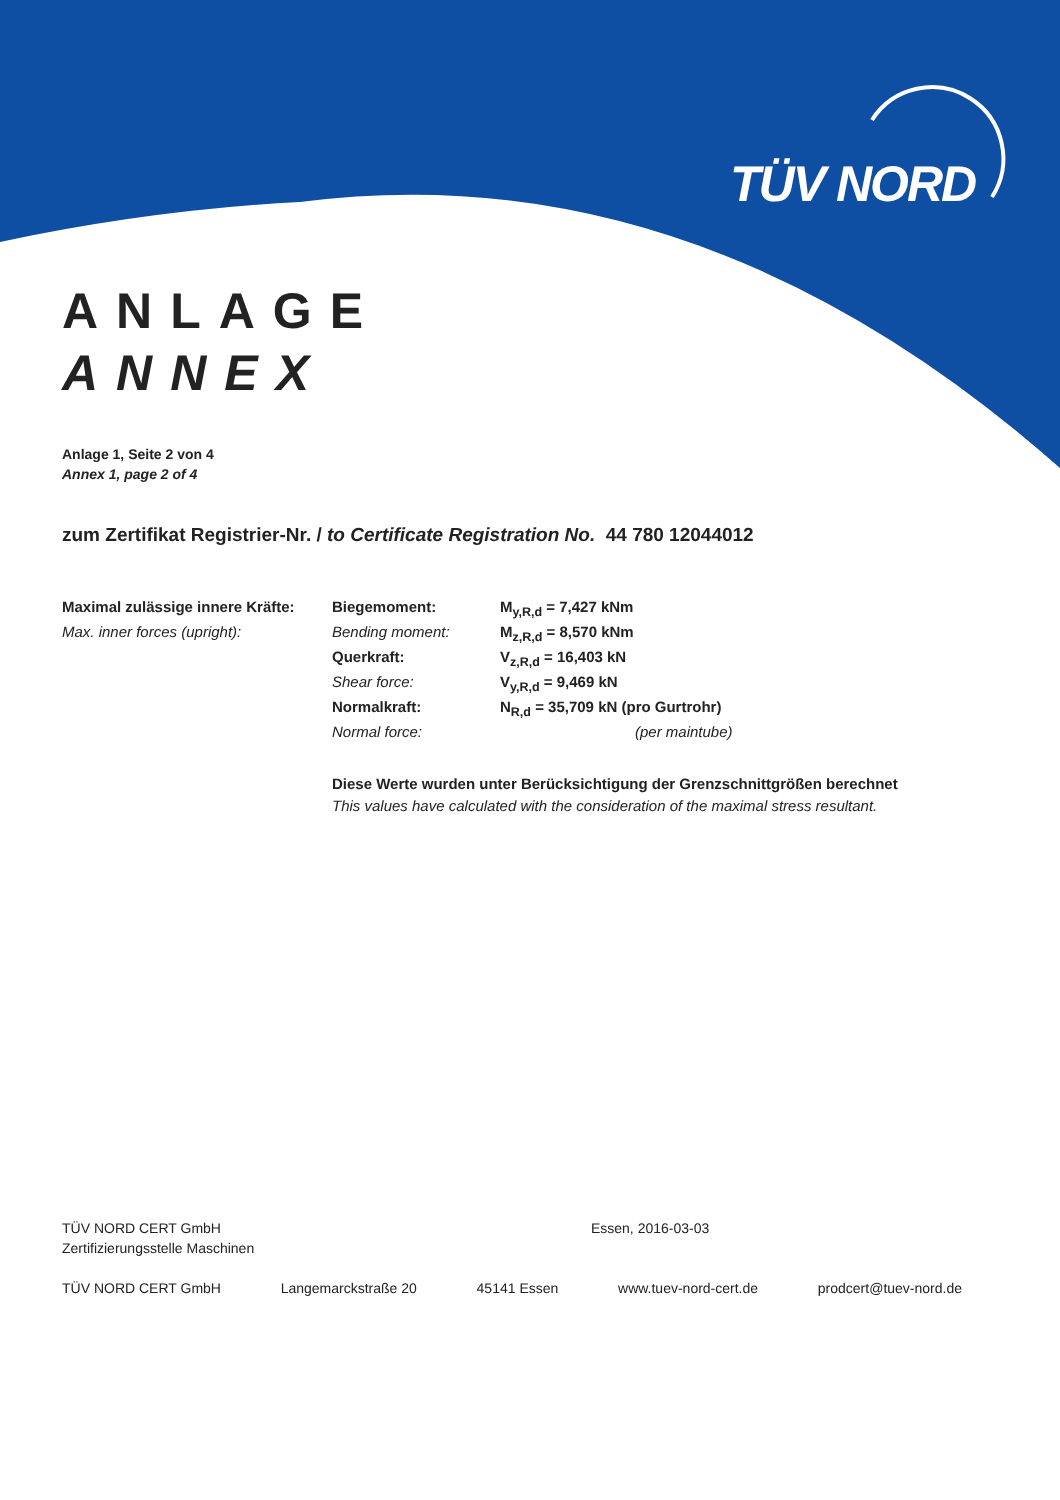TÜV NORD
ANLAGE
ANNEX
Anlage 1, Seite 2 von 4
Annex 1, page 2 of 4
zum Zertifikat Registrier-Nr. / to Certificate Registration No. 44 780 12044012
| Maximal zulässige innere Kräfte: | Biegemoment: | M<sub>y,R,d</sub> = 7,427 kNm |
| Max. inner forces (upright): | Bending moment: | M<sub>z,R,d</sub> = 8,570 kNm |
| | Querkraft: | V<sub>z,R,d</sub> = 16,403 kN |
| | Shear force: | V<sub>y,R,d</sub> = 9,469 kN |
| | Normalkraft: | N<sub>R,d</sub> = 35,709 kN (pro Gurtrohr) |
| | Normal force: | (per maintube) |
Diese Werte wurden unter Berücksichtigung der Grenzschnittgrößen berechnet
This values have calculated with the consideration of the maximal stress resultant.
TÜV NORD CERT GmbH Essen, 2016-03-03
Zertifizierungsstelle Maschinen
TÜV NORD CERT GmbH Langemarckstraße 20 45141 Essen www.tuev-nord-cert.de prodcert@tuev-nord.de